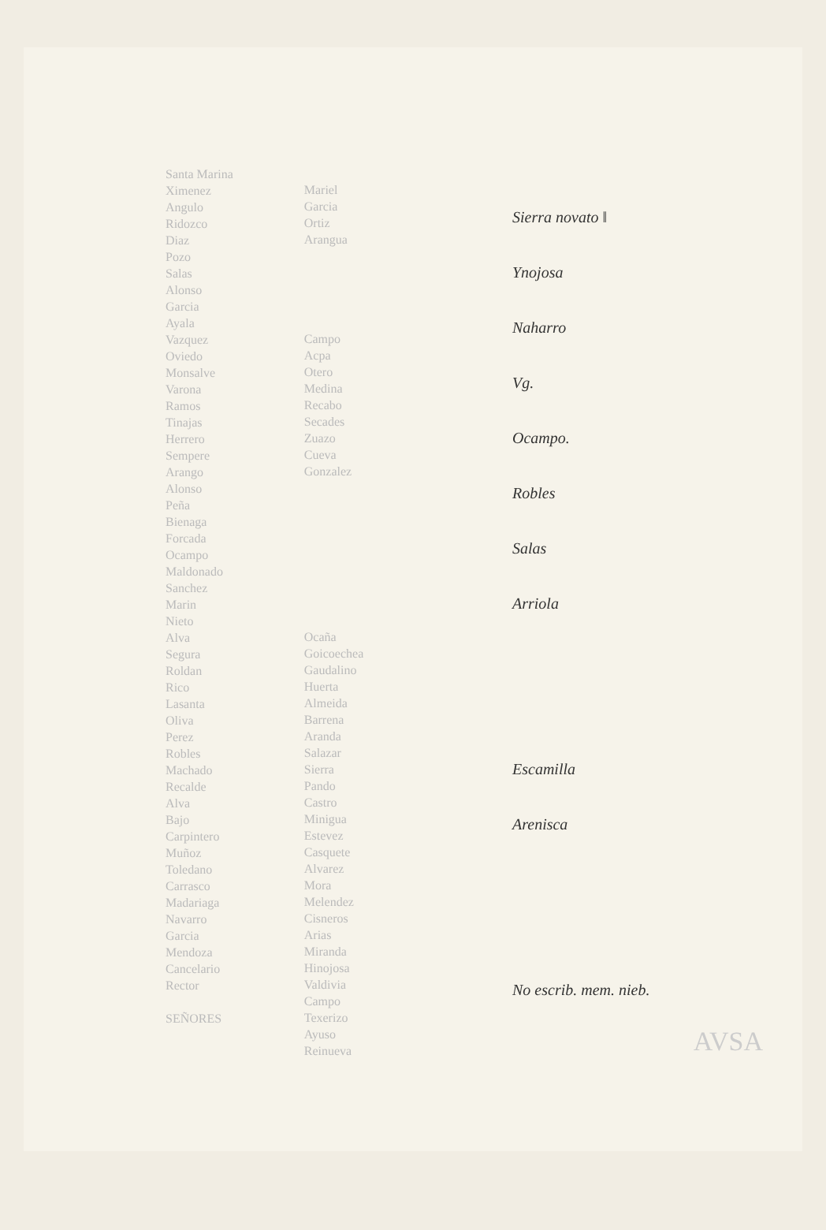Santa Marina
Ximenez
Angulo
Ridozco
Diaz
Pozo
Salas
Alonso
Garcia
Ayala
Vazquez
Oviedo
Monsalve
Varona
Ramos
Tinajas
Herrero
Sempere
Arango
Alonso
Peña
Bienaga
Forcada
Ocampo
Maldonado
Sanchez
Marin
Nieto
Alva
Segura
Roldan
Rico
Lasanta
Oliva
Perez
Robles
Machado
Recalde
Alva
Bajo
Carpintero
Muñoz
Toledano
Carrasco
Madariaga
Navarro
Garcia
Mendoza
Cancelario
Rector
SEÑORES
Mariel
Garcia
Ortiz
Arangua
Campo
Acpa
Otero
Medina
Recabo
Secades
Zuazo
Cueva
Gonzalez
Ocaña
Goicoechea
Gaudalino
Huerta
Almeida
Barrena
Aranda
Salazar
Sierra
Pando
Castro
Minigua
Estevez
Casquete
Alvarez
Mora
Melendez
Cisneros
Arias
Miranda
Hinojosa
Valdivia
Campo
Texerizo
Ayuso
Reinueva
Sierra novato ‖
Ynojosa
Naharro
Vg.
Ocampo.
Robles
Salas
Arriola
Escamilla
Arenisca
No escrib. mem. nieb.
AVSA